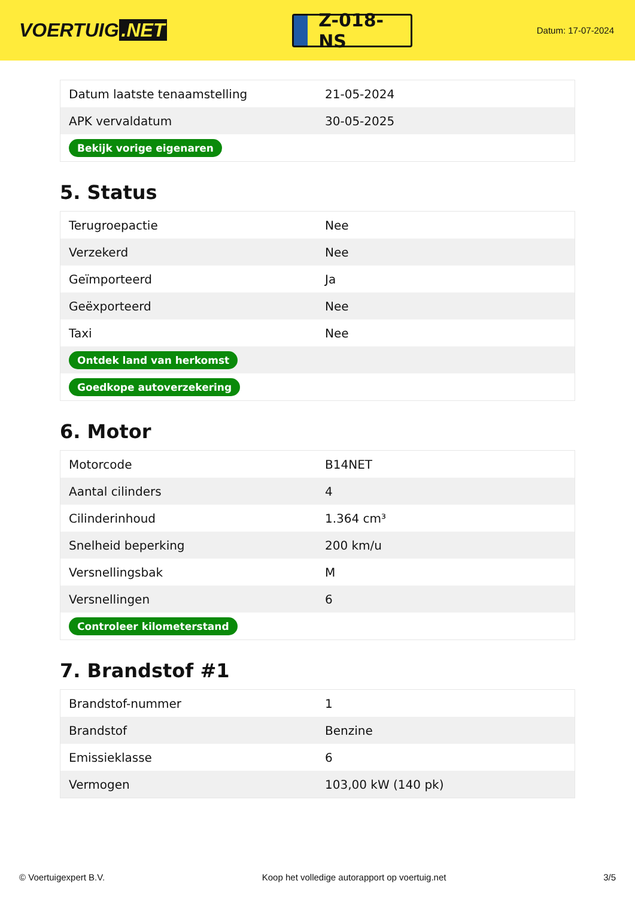VOERTUIG.NET
Z-018-NS
Datum: 17-07-2024
| Datum laatste tenaamstelling | 21-05-2024 |
| APK vervaldatum | 30-05-2025 |
| Bekijk vorige eigenaren | |
5. Status
| Terugroepactie | Nee |
| Verzekerd | Nee |
| Geïmporteerd | Ja |
| Geëxporteerd | Nee |
| Taxi | Nee |
| Ontdek land van herkomst | |
| Goedkope autoverzekering | |
6. Motor
| Motorcode | B14NET |
| Aantal cilinders | 4 |
| Cilinderinhoud | 1.364 cm³ |
| Snelheid beperking | 200 km/u |
| Versnellingsbak | M |
| Versnellingen | 6 |
| Controleer kilometerstand | |
7. Brandstof #1
| Brandstof-nummer | 1 |
| Brandstof | Benzine |
| Emissieklasse | 6 |
| Vermogen | 103,00 kW (140 pk) |
© Voertuigexpert B.V. Koop het volledige autorapport op voertuig.net 3/5